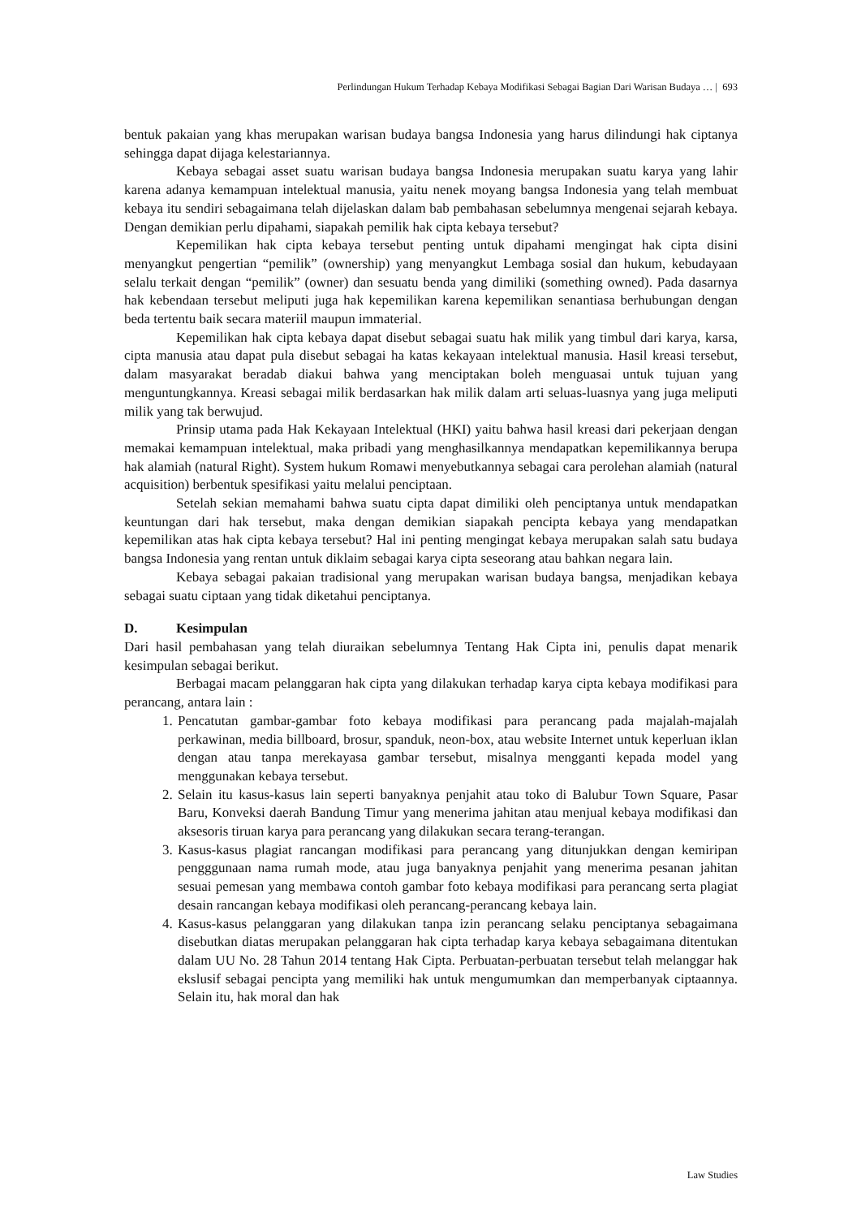Perlindungan Hukum Terhadap Kebaya Modifikasi Sebagai Bagian Dari Warisan Budaya … | 693
bentuk pakaian yang khas merupakan warisan budaya bangsa Indonesia yang harus dilindungi hak ciptanya sehingga dapat dijaga kelestariannya.
Kebaya sebagai asset suatu warisan budaya bangsa Indonesia merupakan suatu karya yang lahir karena adanya kemampuan intelektual manusia, yaitu nenek moyang bangsa Indonesia yang telah membuat kebaya itu sendiri sebagaimana telah dijelaskan dalam bab pembahasan sebelumnya mengenai sejarah kebaya. Dengan demikian perlu dipahami, siapakah pemilik hak cipta kebaya tersebut?
Kepemilikan hak cipta kebaya tersebut penting untuk dipahami mengingat hak cipta disini menyangkut pengertian “pemilik” (ownership) yang menyangkut Lembaga sosial dan hukum, kebudayaan selalu terkait dengan “pemilik” (owner) dan sesuatu benda yang dimiliki (something owned). Pada dasarnya hak kebendaan tersebut meliputi juga hak kepemilikan karena kepemilikan senantiasa berhubungan dengan beda tertentu baik secara materiil maupun immaterial.
Kepemilikan hak cipta kebaya dapat disebut sebagai suatu hak milik yang timbul dari karya, karsa, cipta manusia atau dapat pula disebut sebagai ha katas kekayaan intelektual manusia. Hasil kreasi tersebut, dalam masyarakat beradab diakui bahwa yang menciptakan boleh menguasai untuk tujuan yang menguntungkannya. Kreasi sebagai milik berdasarkan hak milik dalam arti seluas-luasnya yang juga meliputi milik yang tak berwujud.
Prinsip utama pada Hak Kekayaan Intelektual (HKI) yaitu bahwa hasil kreasi dari pekerjaan dengan memakai kemampuan intelektual, maka pribadi yang menghasilkannya mendapatkan kepemilikannya berupa hak alamiah (natural Right). System hukum Romawi menyebutkannya sebagai cara perolehan alamiah (natural acquisition) berbentuk spesifikasi yaitu melalui penciptaan.
Setelah sekian memahami bahwa suatu cipta dapat dimiliki oleh penciptanya untuk mendapatkan keuntungan dari hak tersebut, maka dengan demikian siapakah pencipta kebaya yang mendapatkan kepemilikan atas hak cipta kebaya tersebut? Hal ini penting mengingat kebaya merupakan salah satu budaya bangsa Indonesia yang rentan untuk diklaim sebagai karya cipta seseorang atau bahkan negara lain.
Kebaya sebagai pakaian tradisional yang merupakan warisan budaya bangsa, menjadikan kebaya sebagai suatu ciptaan yang tidak diketahui penciptanya.
D. Kesimpulan
Dari hasil pembahasan yang telah diuraikan sebelumnya Tentang Hak Cipta ini, penulis dapat menarik kesimpulan sebagai berikut.
Berbagai macam pelanggaran hak cipta yang dilakukan terhadap karya cipta kebaya modifikasi para perancang, antara lain :
1. Pencatutan gambar-gambar foto kebaya modifikasi para perancang pada majalah-majalah perkawinan, media billboard, brosur, spanduk, neon-box, atau website Internet untuk keperluan iklan dengan atau tanpa merekayasa gambar tersebut, misalnya mengganti kepada model yang menggunakan kebaya tersebut.
2. Selain itu kasus-kasus lain seperti banyaknya penjahit atau toko di Balubur Town Square, Pasar Baru, Konveksi daerah Bandung Timur yang menerima jahitan atau menjual kebaya modifikasi dan aksesoris tiruan karya para perancang yang dilakukan secara terang-terangan.
3. Kasus-kasus plagiat rancangan modifikasi para perancang yang ditunjukkan dengan kemiripan pengggunaan nama rumah mode, atau juga banyaknya penjahit yang menerima pesanan jahitan sesuai pemesan yang membawa contoh gambar foto kebaya modifikasi para perancang serta plagiat desain rancangan kebaya modifikasi oleh perancang-perancang kebaya lain.
4. Kasus-kasus pelanggaran yang dilakukan tanpa izin perancang selaku penciptanya sebagaimana disebutkan diatas merupakan pelanggaran hak cipta terhadap karya kebaya sebagaimana ditentukan dalam UU No. 28 Tahun 2014 tentang Hak Cipta. Perbuatan-perbuatan tersebut telah melanggar hak ekslusif sebagai pencipta yang memiliki hak untuk mengumumkan dan memperbanyak ciptaannya. Selain itu, hak moral dan hak
Law Studies